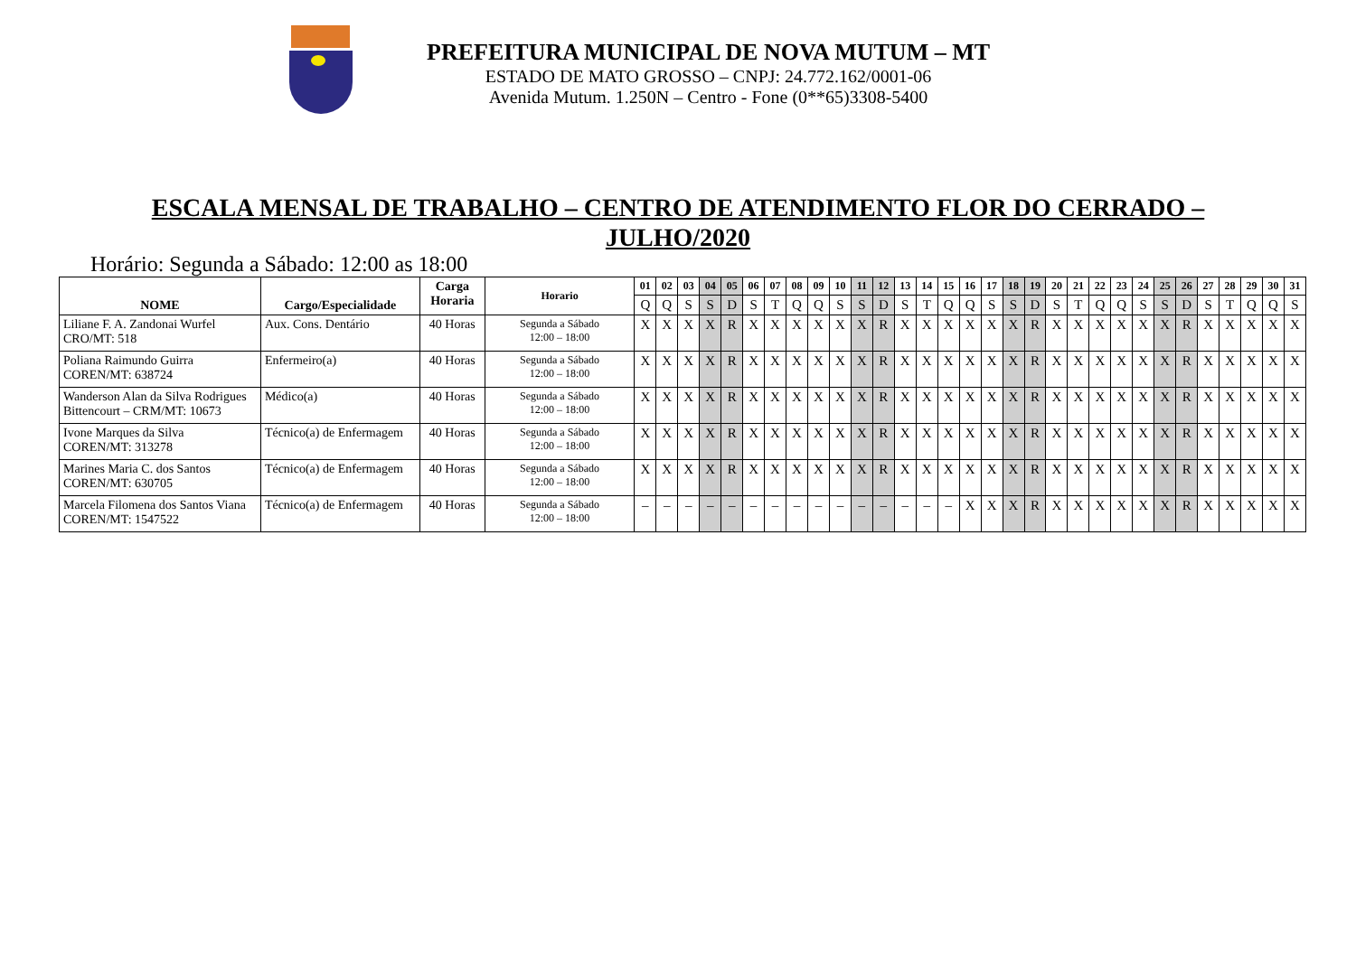PREFEITURA MUNICIPAL DE NOVA MUTUM – MT
ESTADO DE MATO GROSSO – CNPJ: 24.772.162/0001-06
Avenida Mutum. 1.250N – Centro - Fone (0**65)3308-5400
ESCALA MENSAL DE TRABALHO – CENTRO DE ATENDIMENTO FLOR DO CERRADO –
JULHO/2020
Horário: Segunda a Sábado: 12:00 as 18:00
| NOME | Cargo/Especialidade | Carga Horaria | Horario | 01 | 02 | 03 | 04 | 05 | 06 | 07 | 08 | 09 | 10 | 11 | 12 | 13 | 14 | 15 | 16 | 17 | 18 | 19 | 20 | 21 | 22 | 23 | 24 | 25 | 26 | 27 | 28 | 29 | 30 | 31 |
| --- | --- | --- | --- | --- | --- | --- | --- | --- | --- | --- | --- | --- | --- | --- | --- | --- | --- | --- | --- | --- | --- | --- | --- | --- | --- | --- | --- | --- | --- | --- | --- | --- | --- | --- |
| | | | | Q | Q | S | S | D | S | T | Q | Q | S | S | D | S | T | Q | Q | S | S | D | S | T | Q | Q | S | S | D | S | T | Q | Q | S |
| Liliane F. A. Zandonai Wurfel CRO/MT: 518 | Aux. Cons. Dentário | 40 Horas | Segunda a Sábado 12:00 – 18:00 | X | X | X | X | R | X | X | X | X | X | X | R | X | X | X | X | X | X | R | X | X | X | X | X | X | R | X | X | X | X | X |
| Poliana Raimundo Guirra COREN/MT: 638724 | Enfermeiro(a) | 40 Horas | Segunda a Sábado 12:00 – 18:00 | X | X | X | X | R | X | X | X | X | X | X | R | X | X | X | X | X | X | R | X | X | X | X | X | X | R | X | X | X | X | X |
| Wanderson Alan da Silva Rodrigues Bittencourt – CRM/MT: 10673 | Médico(a) | 40 Horas | Segunda a Sábado 12:00 – 18:00 | X | X | X | X | R | X | X | X | X | X | X | R | X | X | X | X | X | X | R | X | X | X | X | X | X | R | X | X | X | X | X |
| Ivone Marques da Silva COREN/MT: 313278 | Técnico(a) de Enfermagem | 40 Horas | Segunda a Sábado 12:00 – 18:00 | X | X | X | X | R | X | X | X | X | X | X | R | X | X | X | X | X | X | R | X | X | X | X | X | X | R | X | X | X | X | X |
| Marines Maria C. dos Santos COREN/MT: 630705 | Técnico(a) de Enfermagem | 40 Horas | Segunda a Sábado 12:00 – 18:00 | X | X | X | X | R | X | X | X | X | X | X | R | X | X | X | X | X | X | R | X | X | X | X | X | X | R | X | X | X | X | X |
| Marcela Filomena dos Santos Viana COREN/MT: 1547522 | Técnico(a) de Enfermagem | 40 Horas | Segunda a Sábado 12:00 – 18:00 | – | – | – | – | – | – | – | – | – | – | – | – | – | – | – | X | X | X | R | X | X | X | X | X | X | R | X | X | X | X | X |